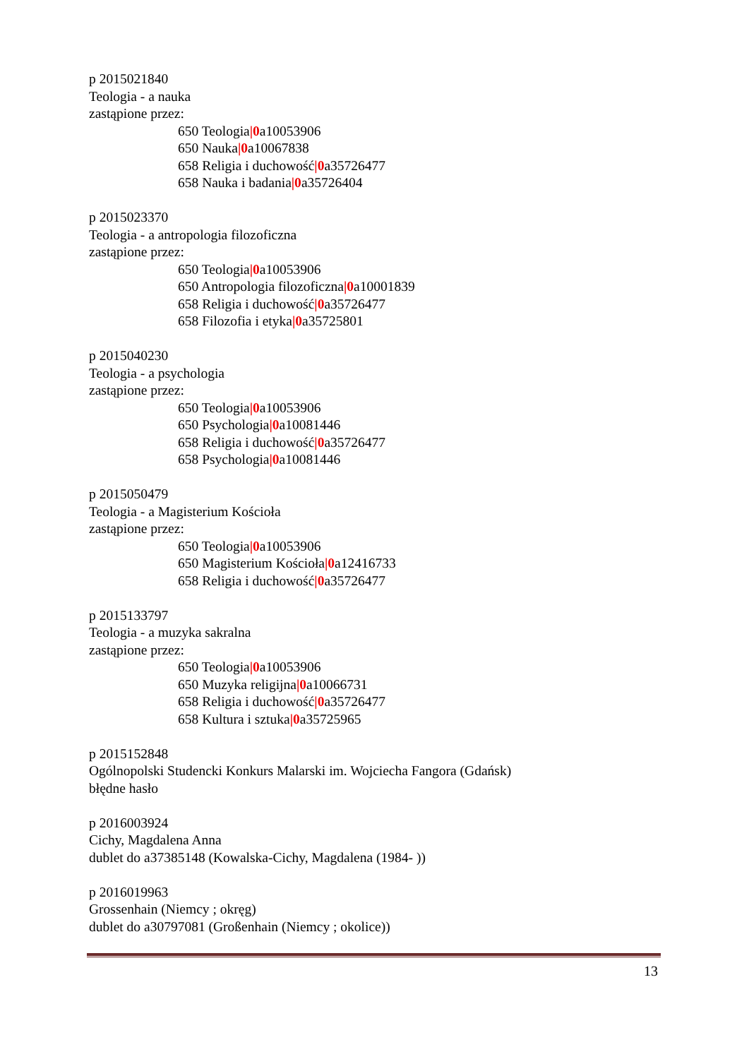p 2015021840
Teologia - a nauka
zastąpione przez:
650 Teologia|0a10053906
650 Nauka|0a10067838
658 Religia i duchowość|0a35726477
658 Nauka i badania|0a35726404
p 2015023370
Teologia - a antropologia filozoficzna
zastąpione przez:
650 Teologia|0a10053906
650 Antropologia filozoficzna|0a10001839
658 Religia i duchowość|0a35726477
658 Filozofia i etyka|0a35725801
p 2015040230
Teologia - a psychologia
zastąpione przez:
650 Teologia|0a10053906
650 Psychologia|0a10081446
658 Religia i duchowość|0a35726477
658 Psychologia|0a10081446
p 2015050479
Teologia - a Magisterium Kościoła
zastąpione przez:
650 Teologia|0a10053906
650 Magisterium Kościoła|0a12416733
658 Religia i duchowość|0a35726477
p 2015133797
Teologia - a muzyka sakralna
zastąpione przez:
650 Teologia|0a10053906
650 Muzyka religijna|0a10066731
658 Religia i duchowość|0a35726477
658 Kultura i sztuka|0a35725965
p 2015152848
Ogólnopolski Studencki Konkurs Malarski im. Wojciecha Fangora (Gdańsk)
błędne hasło
p 2016003924
Cichy, Magdalena Anna
dublet do a37385148 (Kowalska-Cichy, Magdalena (1984- ))
p 2016019963
Grossenhain (Niemcy ; okręg)
dublet do a30797081 (Großenhain (Niemcy ; okolice))
13